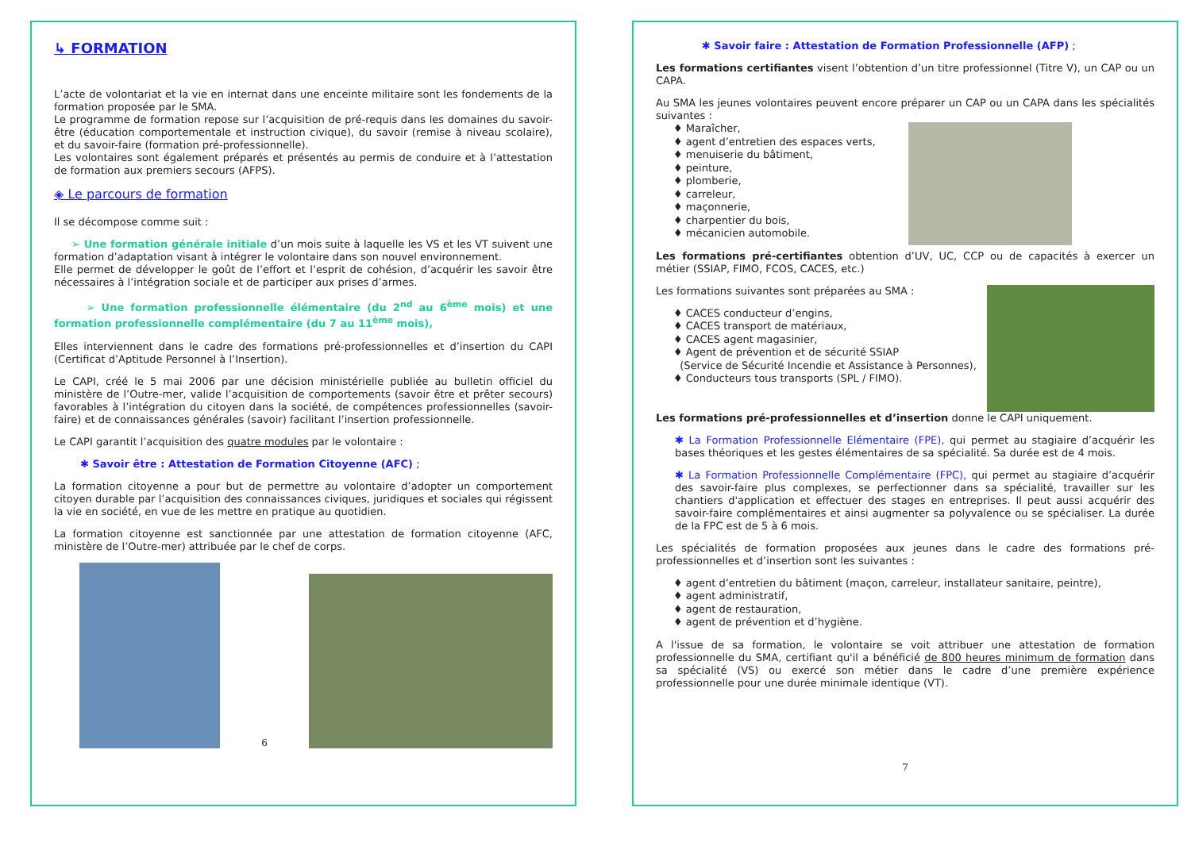↳ FORMATION
L’acte de volontariat et la vie en internat dans une enceinte militaire sont les fondements de la formation proposée par le SMA.
Le programme de formation repose sur l’acquisition de pré-requis dans les domaines du savoir-être (éducation comportementale et instruction civique), du savoir (remise à niveau scolaire), et du savoir-faire (formation pré-professionnelle).
Les volontaires sont également préparés et présentés au permis de conduire et à l’attestation de formation aux premiers secours (AFPS).
◈ Le parcours de formation
Il se décompose comme suit :
➢ Une formation générale initiale d’un mois suite à laquelle les VS et les VT suivent une formation d’adaptation visant à intégrer le volontaire dans son nouvel environnement.
Elle permet de développer le goût de l’effort et l’esprit de cohésion, d’acquérir les savoir être nécessaires à l’intégration sociale et de participer aux prises d’armes.
➢ Une formation professionnelle élémentaire (du 2<sup>nd</sup> au 6<sup>ème</sup> mois) et une formation professionnelle complémentaire (du 7 au 11<sup>ème</sup> mois),
Elles interviennent dans le cadre des formations pré-professionnelles et d’insertion du CAPI (Certificat d’Aptitude Personnel à l’Insertion).
Le CAPI, créé le 5 mai 2006 par une décision ministérielle publiée au bulletin officiel du ministère de l’Outre-mer, valide l’acquisition de comportements (savoir être et prêter secours) favorables à l’intégration du citoyen dans la société, de compétences professionnelles (savoir-faire) et de connaissances générales (savoir) facilitant l’insertion professionnelle.
Le CAPI garantit l’acquisition des quatre modules par le volontaire :
✱ Savoir être : Attestation de Formation Citoyenne (AFC) ;
La formation citoyenne a pour but de permettre au volontaire d’adopter un comportement citoyen durable par l’acquisition des connaissances civiques, juridiques et sociales qui régissent la vie en société, en vue de les mettre en pratique au quotidien.
La formation citoyenne est sanctionnée par une attestation de formation citoyenne (AFC, ministère de l’Outre-mer) attribuée par le chef de corps.
6
✱ Savoir faire : Attestation de Formation Professionnelle (AFP) ;
Les formations certifiantes visent l’obtention d’un titre professionnel (Titre V), un CAP ou un CAPA.
Au SMA les jeunes volontaires peuvent encore préparer un CAP ou un CAPA dans les spécialités suivantes :
♦ Maraîcher,
♦ agent d’entretien des espaces verts,
♦ menuiserie du bâtiment,
♦ peinture,
♦ plomberie,
♦ carreleur,
♦ maçonnerie,
♦ charpentier du bois,
♦ mécanicien automobile.
Les formations pré-certifiantes obtention d’UV, UC, CCP ou de capacités à exercer un métier (SSIAP, FIMO, FCOS, CACES, etc.)
Les formations suivantes sont préparées au SMA :
♦ CACES conducteur d’engins,
♦ CACES transport de matériaux,
♦ CACES agent magasinier,
♦ Agent de prévention et de sécurité SSIAP
(Service de Sécurité Incendie et Assistance à Personnes),
♦ Conducteurs tous transports (SPL / FIMO).
Les formations pré-professionnelles et d’insertion donne le CAPI uniquement.
✱ La Formation Professionnelle Elémentaire (FPE), qui permet au stagiaire d’acquérir les bases théoriques et les gestes élémentaires de sa spécialité. Sa durée est de 4 mois.
✱ La Formation Professionnelle Complémentaire (FPC), qui permet au stagiaire d’acquérir des savoir-faire plus complexes, se perfectionner dans sa spécialité, travailler sur les chantiers d'application et effectuer des stages en entreprises. Il peut aussi acquérir des savoir-faire complémentaires et ainsi augmenter sa polyvalence ou se spécialiser. La durée de la FPC est de 5 à 6 mois.
Les spécialités de formation proposées aux jeunes dans le cadre des formations pré-professionnelles et d’insertion sont les suivantes :
♦ agent d’entretien du bâtiment (maçon, carreleur, installateur sanitaire, peintre),
♦ agent administratif,
♦ agent de restauration,
♦ agent de prévention et d’hygiène.
A l'issue de sa formation, le volontaire se voit attribuer une attestation de formation professionnelle du SMA, certifiant qu'il a bénéficié de 800 heures minimum de formation dans sa spécialité (VS) ou exercé son métier dans le cadre d’une première expérience professionnelle pour une durée minimale identique (VT).
7